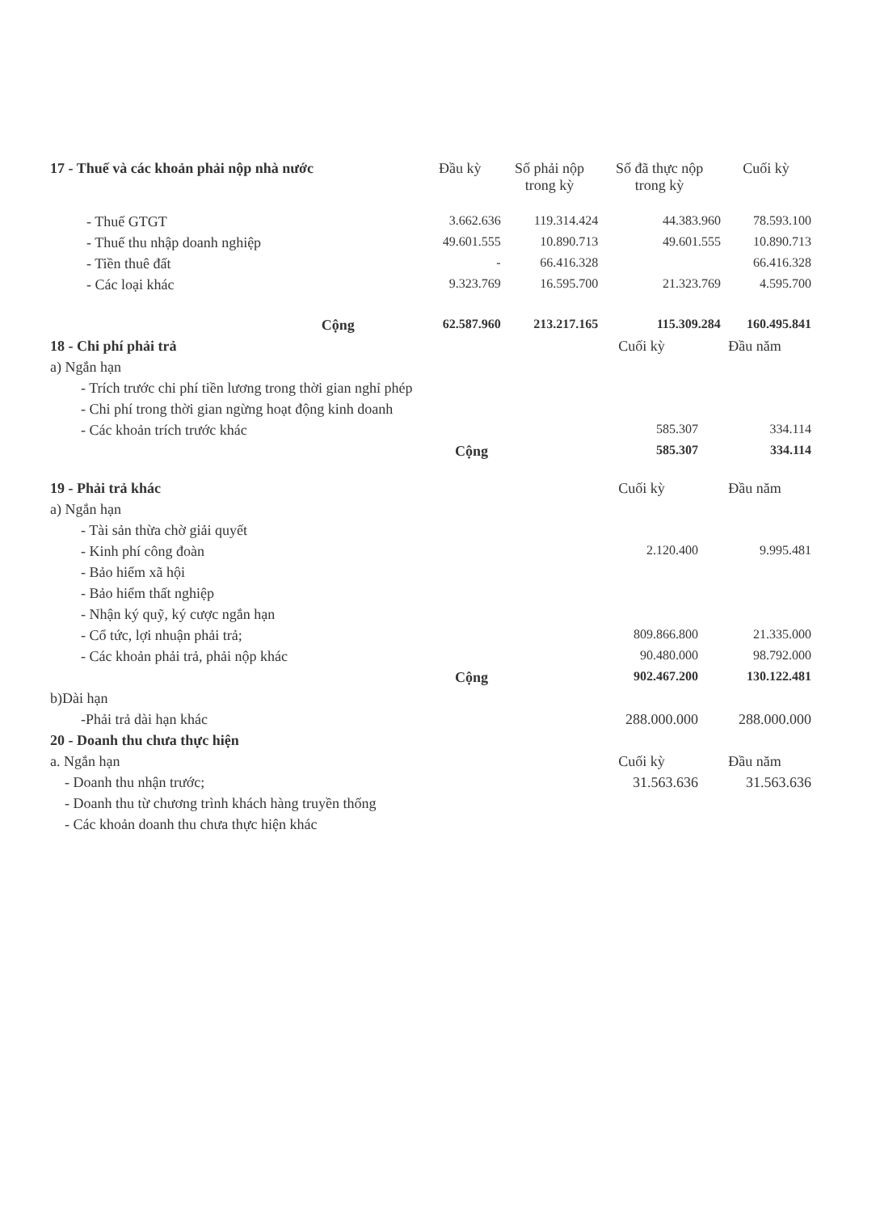| 17 - Thuế và các khoản phải nộp nhà nước | Đầu kỳ | Số phải nộp trong kỳ | Số đã thực nộp trong kỳ | Cuối kỳ |
| --- | --- | --- | --- | --- |
| - Thuế GTGT | 3.662.636 | 119.314.424 | 44.383.960 | 78.593.100 |
| - Thuế thu nhập doanh nghiệp | 49.601.555 | 10.890.713 | 49.601.555 | 10.890.713 |
| - Tiền thuê đất | - | 66.416.328 | | 66.416.328 |
| - Các loại khác | 9.323.769 | 16.595.700 | 21.323.769 | 4.595.700 |
| Cộng | 62.587.960 | 213.217.165 | 115.309.284 | 160.495.841 |
| 18 - Chi phí phải trả | Cuối kỳ | Đầu năm |
| a) Ngắn hạn | | |
| - Trích trước chi phí tiền lương trong thời gian nghỉ phép | | |
| - Chi phí trong thời gian ngừng hoạt động kinh doanh | | |
| - Các khoản trích trước khác | 585.307 | 334.114 |
| Cộng | 585.307 | 334.114 |
| 19 - Phải trả khác | Cuối kỳ | Đầu năm |
| a) Ngắn hạn | | |
| - Tài sản thừa chờ giải quyết | | |
| - Kinh phí công đoàn | 2.120.400 | 9.995.481 |
| - Bảo hiểm xã hội | | |
| - Bảo hiểm thất nghiệp | | |
| - Nhận ký quỹ, ký cược ngắn hạn | | |
| - Cổ tức, lợi nhuận phải trả; | 809.866.800 | 21.335.000 |
| - Các khoản phải trả, phải nộp khác | 90.480.000 | 98.792.000 |
| Cộng | 902.467.200 | 130.122.481 |
| b)Dài hạn | | |
| -Phải trả dài hạn khác | 288.000.000 | 288.000.000 |
| 20 - Doanh thu chưa thực hiện | | |
| a. Ngắn hạn | Cuối kỳ | Đầu năm |
| - Doanh thu nhận trước; | 31.563.636 | 31.563.636 |
| - Doanh thu từ chương trình khách hàng truyền thống | | |
| - Các khoản doanh thu chưa thực hiện khác | | |